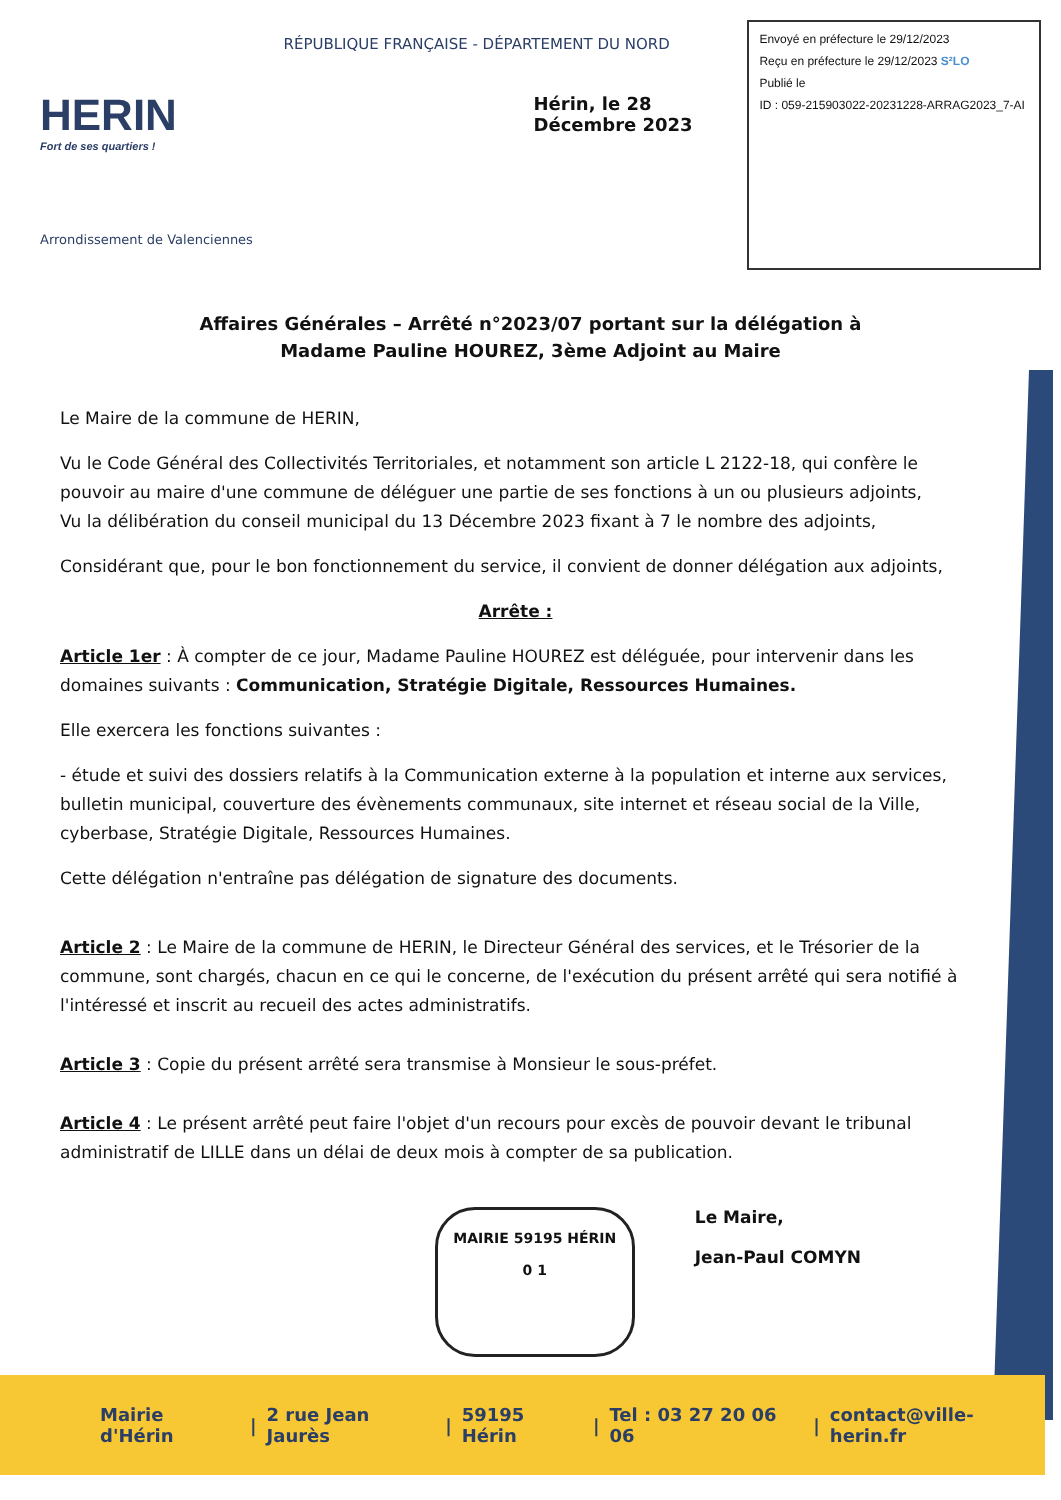HERIN
Fort de ses quartiers !
Arrondissement de Valenciennes
RÉPUBLIQUE FRANÇAISE - DÉPARTEMENT DU NORD
Hérin, le 28 Décembre 2023
Envoyé en préfecture le 29/12/2023
Reçu en préfecture le 29/12/2023 S²LO
Publié le
ID : 059-215903022-20231228-ARRAG2023_7-AI
Affaires Générales – Arrêté n°2023/07 portant sur la délégation à
Madame Pauline HOUREZ, 3ème Adjoint au Maire
Le Maire de la commune de HERIN,
Vu le Code Général des Collectivités Territoriales, et notamment son article L 2122-18, qui confère le pouvoir au maire d'une commune de déléguer une partie de ses fonctions à un ou plusieurs adjoints,
Vu la délibération du conseil municipal du 13 Décembre 2023 fixant à 7 le nombre des adjoints,
Considérant que, pour le bon fonctionnement du service, il convient de donner délégation aux adjoints,
Arrête :
Article 1er : À compter de ce jour, Madame Pauline HOUREZ est déléguée, pour intervenir dans les domaines suivants : Communication, Stratégie Digitale, Ressources Humaines.
Elle exercera les fonctions suivantes :
- étude et suivi des dossiers relatifs à la Communication externe à la population et interne aux services, bulletin municipal, couverture des évènements communaux, site internet et réseau social de la Ville, cyberbase, Stratégie Digitale, Ressources Humaines.
Cette délégation n'entraîne pas délégation de signature des documents.
Article 2 : Le Maire de la commune de HERIN, le Directeur Général des services, et le Trésorier de la commune, sont chargés, chacun en ce qui le concerne, de l'exécution du présent arrêté qui sera notifié à l'intéressé et inscrit au recueil des actes administratifs.
Article 3 : Copie du présent arrêté sera transmise à Monsieur le sous-préfet.
Article 4 : Le présent arrêté peut faire l'objet d'un recours pour excès de pouvoir devant le tribunal administratif de LILLE dans un délai de deux mois à compter de sa publication.
MAIRIE 59195 HÉRIN
0 1
Le Maire,
Jean-Paul COMYN
Mairie d'Hérin | 2 rue Jean Jaurès | 59195 Hérin | Tel : 03 27 20 06 06 | contact@ville-herin.fr